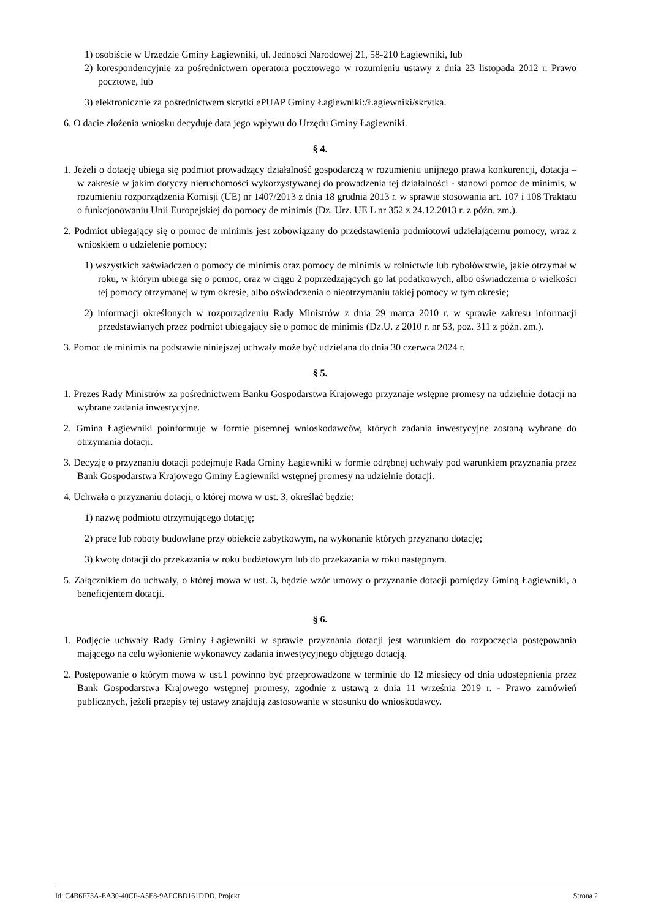1) osobiście w Urzędzie Gminy Łagiewniki, ul. Jedności Narodowej 21, 58-210 Łagiewniki, lub
2) korespondencyjnie za pośrednictwem operatora pocztowego w rozumieniu ustawy z dnia 23 listopada 2012 r. Prawo pocztowe, lub
3) elektronicznie za pośrednictwem skrytki ePUAP Gminy Łagiewniki:/Łagiewniki/skrytka.
6. O dacie złożenia wniosku decyduje data jego wpływu do Urzędu Gminy Łagiewniki.
§ 4.
1. Jeżeli o dotację ubiega się podmiot prowadzący działalność gospodarczą w rozumieniu unijnego prawa konkurencji, dotacja – w zakresie w jakim dotyczy nieruchomości wykorzystywanej do prowadzenia tej działalności - stanowi pomoc de minimis, w rozumieniu rozporządzenia Komisji (UE) nr 1407/2013 z dnia 18 grudnia 2013 r. w sprawie stosowania art. 107 i 108 Traktatu o funkcjonowaniu Unii Europejskiej do pomocy de minimis (Dz. Urz. UE L nr 352 z 24.12.2013 r. z późn. zm.).
2. Podmiot ubiegający się o pomoc de minimis jest zobowiązany do przedstawienia podmiotowi udzielającemu pomocy, wraz z wnioskiem o udzielenie pomocy:
1) wszystkich zaświadczeń o pomocy de minimis oraz pomocy de minimis w rolnictwie lub rybołówstwie, jakie otrzymał w roku, w którym ubiega się o pomoc, oraz w ciągu 2 poprzedzających go lat podatkowych, albo oświadczenia o wielkości tej pomocy otrzymanej w tym okresie, albo oświadczenia o nieotrzymaniu takiej pomocy w tym okresie;
2) informacji określonych w rozporządzeniu Rady Ministrów z dnia 29 marca 2010 r. w sprawie zakresu informacji przedstawianych przez podmiot ubiegający się o pomoc de minimis (Dz.U. z 2010 r. nr 53, poz. 311 z późn. zm.).
3. Pomoc de minimis na podstawie niniejszej uchwały może być udzielana do dnia 30 czerwca 2024 r.
§ 5.
1. Prezes Rady Ministrów za pośrednictwem Banku Gospodarstwa Krajowego przyznaje wstępne promesy na udzielnie dotacji na wybrane zadania inwestycyjne.
2. Gmina Łagiewniki poinformuje w formie pisemnej wnioskodawców, których zadania inwestycyjne zostaną wybrane do otrzymania dotacji.
3. Decyzję o przyznaniu dotacji podejmuje Rada Gminy Łagiewniki w formie odrębnej uchwały pod warunkiem przyznania przez Bank Gospodarstwa Krajowego Gminy Łagiewniki wstępnej promesy na udzielnie dotacji.
4. Uchwała o przyznaniu dotacji, o której mowa w ust. 3, określać będzie:
1) nazwę podmiotu otrzymującego dotację;
2) prace lub roboty budowlane przy obiekcie zabytkowym, na wykonanie których przyznano dotację;
3) kwotę dotacji do przekazania w roku budżetowym lub do przekazania w roku następnym.
5. Załącznikiem do uchwały, o której mowa w ust. 3, będzie wzór umowy o przyznanie dotacji pomiędzy Gminą Łagiewniki, a beneficjentem dotacji.
§ 6.
1. Podjęcie uchwały Rady Gminy Łagiewniki w sprawie przyznania dotacji jest warunkiem do rozpoczęcia postępowania mającego na celu wyłonienie wykonawcy zadania inwestycyjnego objętego dotacją.
2. Postępowanie o którym mowa w ust.1 powinno być przeprowadzone w terminie do 12 miesięcy od dnia udostepnienia przez Bank Gospodarstwa Krajowego wstępnej promesy, zgodnie z ustawą z dnia 11 września 2019 r. - Prawo zamówień publicznych, jeżeli przepisy tej ustawy znajdują zastosowanie w stosunku do wnioskodawcy.
Id: C4B6F73A-EA30-40CF-A5E8-9AFCBD161DDD. Projekt Strona 2